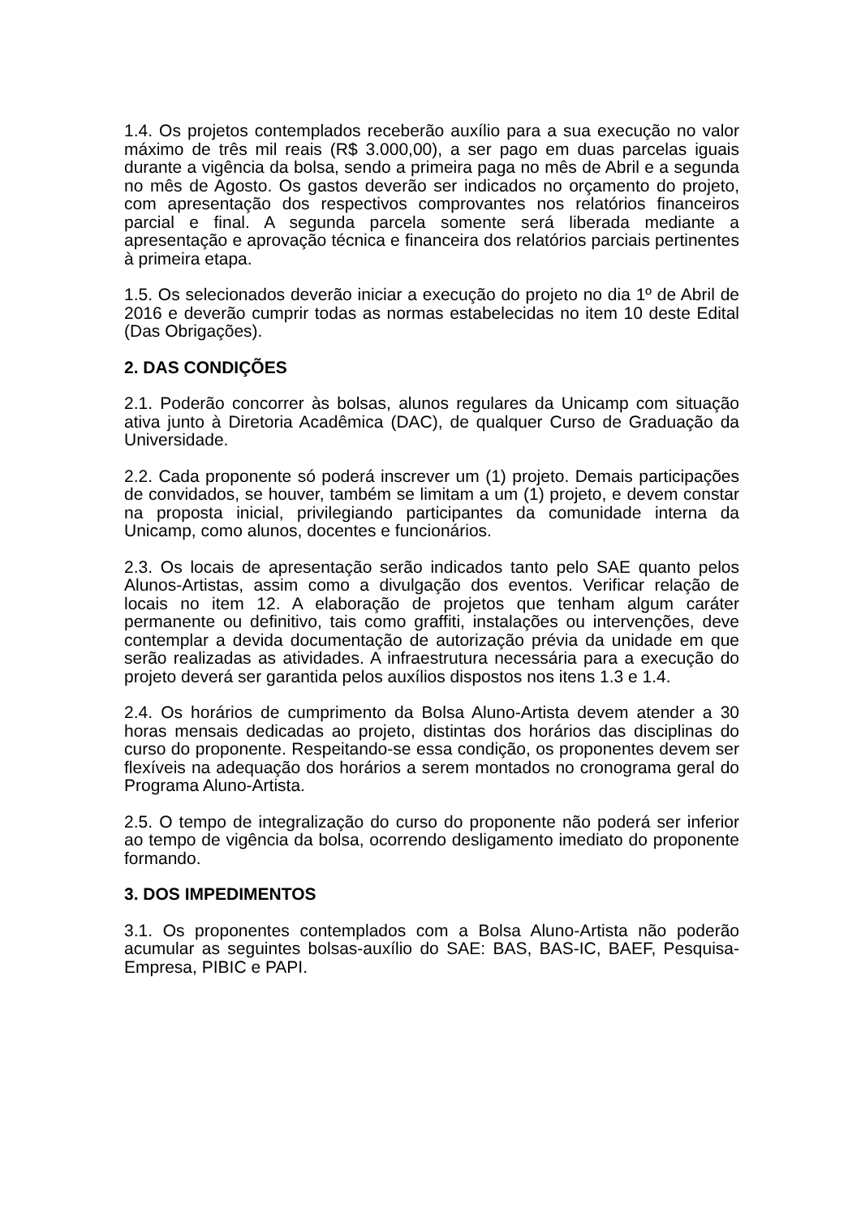1.4. Os projetos contemplados receberão auxílio para a sua execução no valor máximo de três mil reais (R$ 3.000,00), a ser pago em duas parcelas iguais durante a vigência da bolsa, sendo a primeira paga no mês de Abril e a segunda no mês de Agosto. Os gastos deverão ser indicados no orçamento do projeto, com apresentação dos respectivos comprovantes nos relatórios financeiros parcial e final. A segunda parcela somente será liberada mediante a apresentação e aprovação técnica e financeira dos relatórios parciais pertinentes à primeira etapa.
1.5. Os selecionados deverão iniciar a execução do projeto no dia 1º de Abril de 2016 e deverão cumprir todas as normas estabelecidas no item 10 deste Edital (Das Obrigações).
2. DAS CONDIÇÕES
2.1. Poderão concorrer às bolsas, alunos regulares da Unicamp com situação ativa junto à Diretoria Acadêmica (DAC), de qualquer Curso de Graduação da Universidade.
2.2. Cada proponente só poderá inscrever um (1) projeto. Demais participações de convidados, se houver, também se limitam a um (1) projeto, e devem constar na proposta inicial, privilegiando participantes da comunidade interna da Unicamp, como alunos, docentes e funcionários.
2.3. Os locais de apresentação serão indicados tanto pelo SAE quanto pelos Alunos-Artistas, assim como a divulgação dos eventos. Verificar relação de locais no item 12. A elaboração de projetos que tenham algum caráter permanente ou definitivo, tais como graffiti, instalações ou intervenções, deve contemplar a devida documentação de autorização prévia da unidade em que serão realizadas as atividades. A infraestrutura necessária para a execução do projeto deverá ser garantida pelos auxílios dispostos nos itens 1.3 e 1.4.
2.4. Os horários de cumprimento da Bolsa Aluno-Artista devem atender a 30 horas mensais dedicadas ao projeto, distintas dos horários das disciplinas do curso do proponente. Respeitando-se essa condição, os proponentes devem ser flexíveis na adequação dos horários a serem montados no cronograma geral do Programa Aluno-Artista.
2.5. O tempo de integralização do curso do proponente não poderá ser inferior ao tempo de vigência da bolsa, ocorrendo desligamento imediato do proponente formando.
3. DOS IMPEDIMENTOS
3.1. Os proponentes contemplados com a Bolsa Aluno-Artista não poderão acumular as seguintes bolsas-auxílio do SAE: BAS, BAS-IC, BAEF, Pesquisa-Empresa, PIBIC e PAPI.